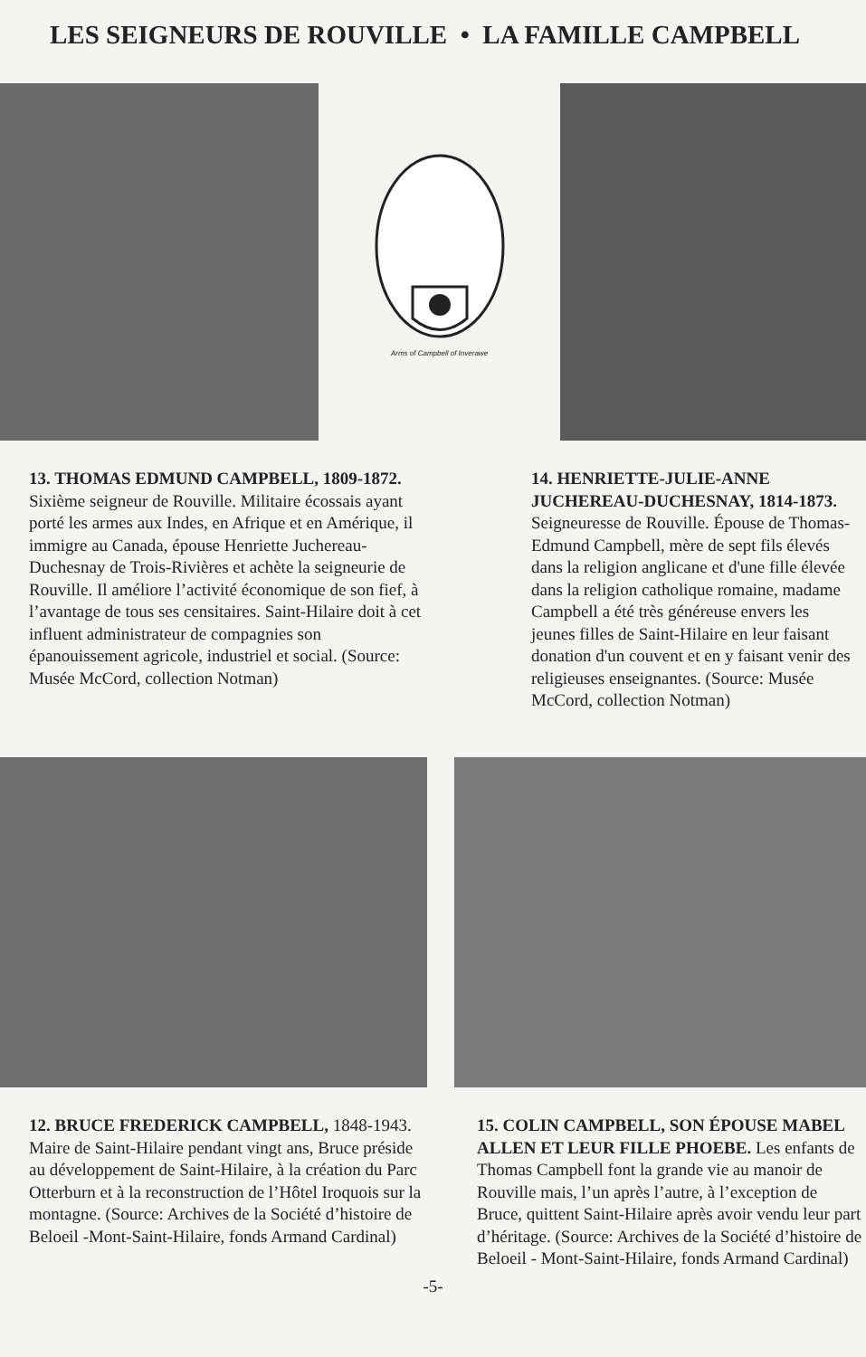LES SEIGNEURS DE ROUVILLE • LA FAMILLE CAMPBELL
Arms of Campbell of Inverawe
13. THOMAS EDMUND CAMPBELL, 1809-1872. Sixième seigneur de Rouville. Militaire écossais ayant porté les armes aux Indes, en Afrique et en Amérique, il immigre au Canada, épouse Henriette Juchereau-Duchesnay de Trois-Rivières et achète la seigneurie de Rouville. Il améliore l’activité économique de son fief, à l’avantage de tous ses censitaires. Saint-Hilaire doit à cet influent administrateur de compagnies son épanouissement agricole, industriel et social. (Source: Musée McCord, collection Notman)
14. HENRIETTE-JULIE-ANNE JUCHEREAU-DUCHESNAY, 1814-1873. Seigneuresse de Rouville. Épouse de Thomas-Edmund Campbell, mère de sept fils élevés dans la religion anglicane et d'une fille élevée dans la religion catholique romaine, madame Campbell a été très généreuse envers les jeunes filles de Saint-Hilaire en leur faisant donation d'un couvent et en y faisant venir des religieuses enseignantes. (Source: Musée McCord, collection Notman)
12. BRUCE FREDERICK CAMPBELL, 1848-1943. Maire de Saint-Hilaire pendant vingt ans, Bruce préside au développement de Saint-Hilaire, à la création du Parc Otterburn et à la reconstruction de l’Hôtel Iroquois sur la montagne. (Source: Archives de la Société d’histoire de Beloeil -Mont-Saint-Hilaire, fonds Armand Cardinal)
15. COLIN CAMPBELL, SON ÉPOUSE MABEL ALLEN ET LEUR FILLE PHOEBE. Les enfants de Thomas Campbell font la grande vie au manoir de Rouville mais, l’un après l’autre, à l’exception de Bruce, quittent Saint-Hilaire après avoir vendu leur part d’héritage. (Source: Archives de la Société d’histoire de Beloeil - Mont-Saint-Hilaire, fonds Armand Cardinal)
-5-